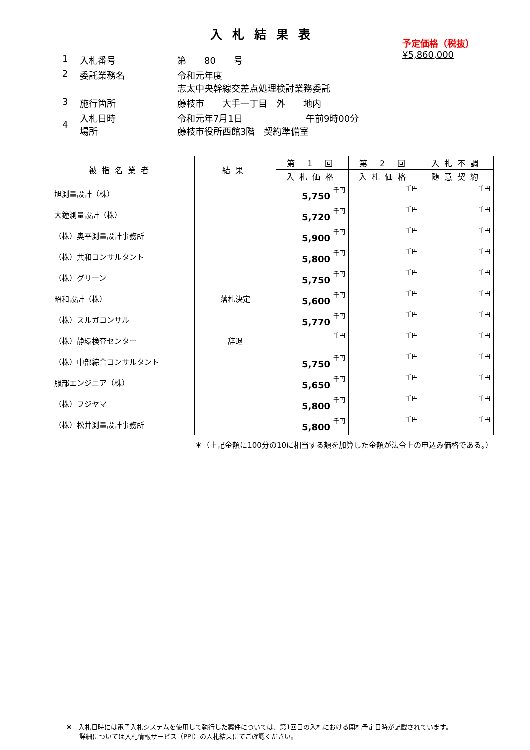入札結果表
予定価格（税抜）
¥5,860,000
| 1 | 入札番号 | 第 80 号 |
| 2 | 委託業務名 | 令和元年度 志太中央幹線交差点処理検討業務委託 |
| 3 | 施行箇所 | 藤枝市 大手一丁目 外 地内 |
| 4 | 入札日時 場所 | 令和元年7月1日 午前9時00分 藤枝市役所西館3階 契約準備室 |
| 被指名業者 | 結果 | 第 1 回 | 第 2 回 | 入札不調 |
| --- | --- | --- | --- | --- |
| | | 入札価格 | 入札価格 | 随意契約 |
| 旭測量設計（株） | | 5,750 千円 | 千円 | 千円 |
| 大鐘測量設計（株） | | 5,720 千円 | 千円 | 千円 |
| （株）奥平測量設計事務所 | | 5,900 千円 | 千円 | 千円 |
| （株）共和コンサルタント | | 5,800 千円 | 千円 | 千円 |
| （株）グリーン | | 5,750 千円 | 千円 | 千円 |
| 昭和設計（株） | 落札決定 | 5,600 千円 | 千円 | 千円 |
| （株）スルガコンサル | | 5,770 千円 | 千円 | 千円 |
| （株）静環検査センター | 辞退 | 千円 | 千円 | 千円 |
| （株）中部綜合コンサルタント | | 5,750 千円 | 千円 | 千円 |
| 服部エンジニア（株） | | 5,650 千円 | 千円 | 千円 |
| （株）フジヤマ | | 5,800 千円 | 千円 | 千円 |
| （株）松井測量設計事務所 | | 5,800 千円 | 千円 | 千円 |
＊（上記金額に100分の10に相当する額を加算した金額が法令上の申込み価格である。）
※　入札日時には電子入札システムを使用して執行した案件については、第1回目の入札における開札予定日時が記載されています。
　　詳細については入札情報サービス（PPI）の入札結果にてご確認ください。